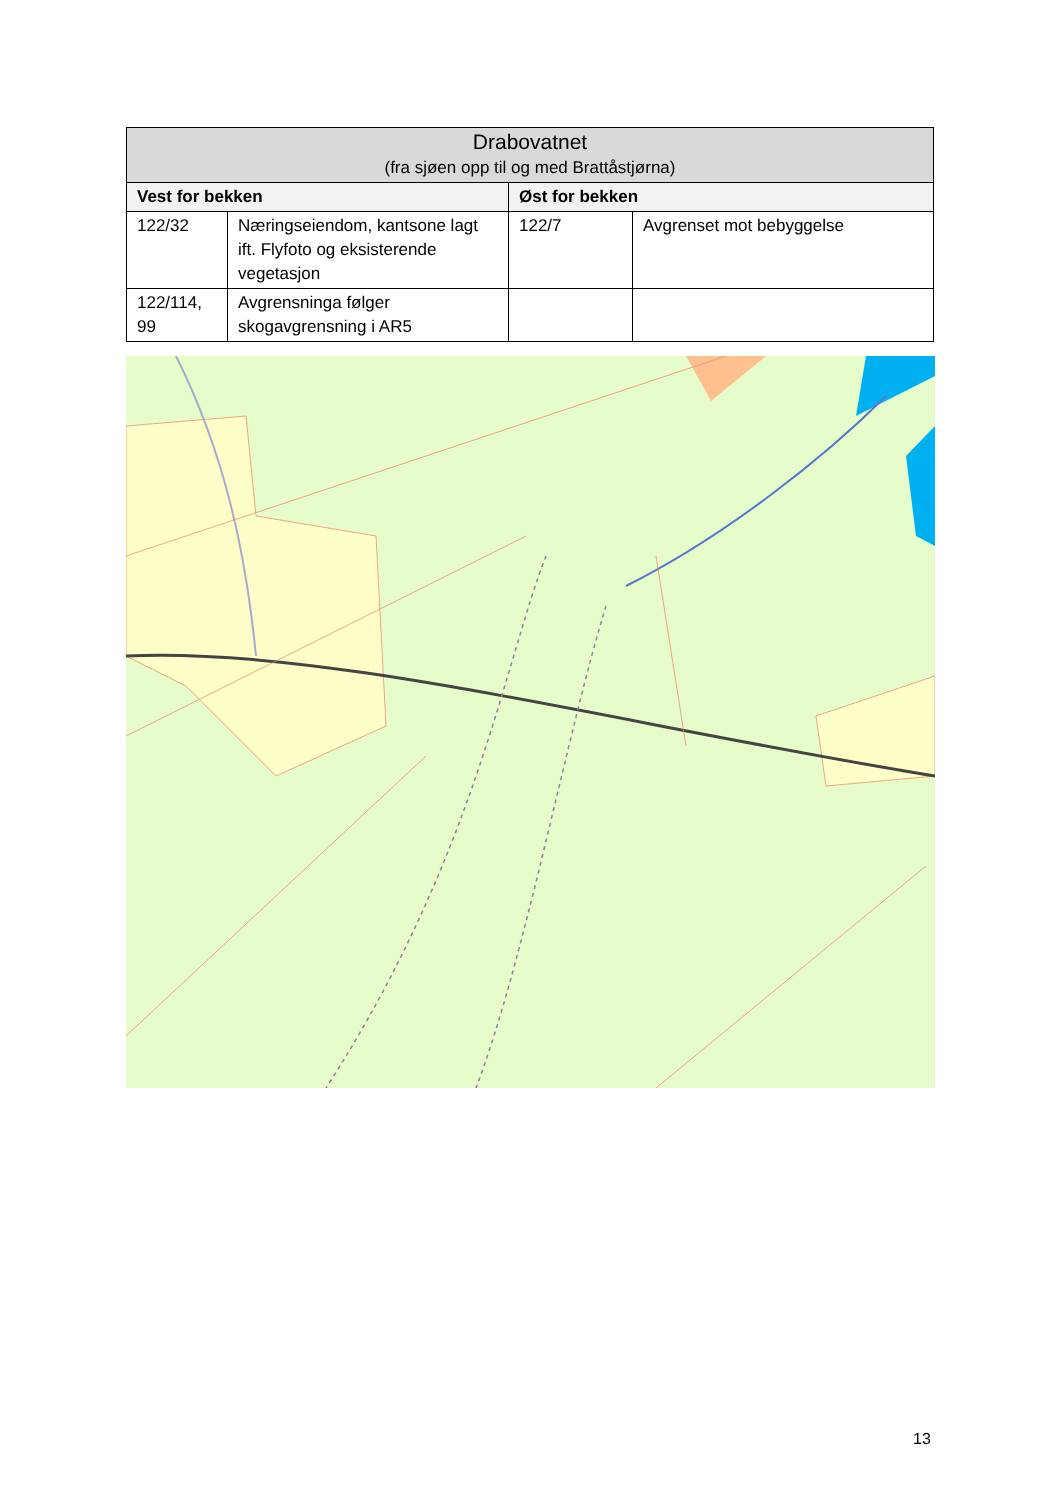| Drabovatnet (fra sjøen opp til og med Brattåstjørna) | | | |
| --- | --- | --- | --- |
| Vest for bekken | | Øst for bekken | |
| 122/32 | Næringseiendom, kantsone lagt ift. Flyfoto og eksisterende vegetasjon | 122/7 | Avgrenset mot bebyggelse |
| 122/114, 99 | Avgrensninga følger skogavgrensning i AR5 | | |
13